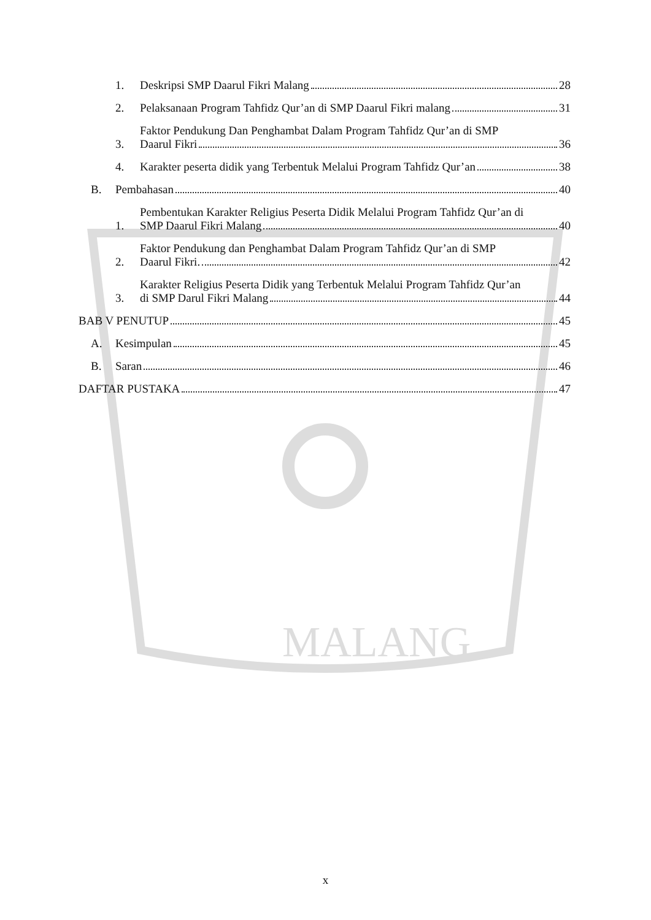MALANG
1. Deskripsi SMP Daarul Fikri Malang 28
2. Pelaksanaan Program Tahfidz Qur’an di SMP Daarul Fikri malang 31
3. Faktor Pendukung Dan Penghambat Dalam Program Tahfidz Qur’an di SMP
Daarul Fikri 36
4. Karakter peserta didik yang Terbentuk Melalui Program Tahfidz Qur’an 38
B. Pembahasan 40
1. Pembentukan Karakter Religius Peserta Didik Melalui Program Tahfidz Qur’an di
SMP Daarul Fikri Malang 40
2. Faktor Pendukung dan Penghambat Dalam Program Tahfidz Qur’an di SMP
Daarul Fikri. 42
3. Karakter Religius Peserta Didik yang Terbentuk Melalui Program Tahfidz Qur’an
di SMP Darul Fikri Malang 44
BAB V PENUTUP 45
A. Kesimpulan 45
B. Saran 46
DAFTAR PUSTAKA 47
x